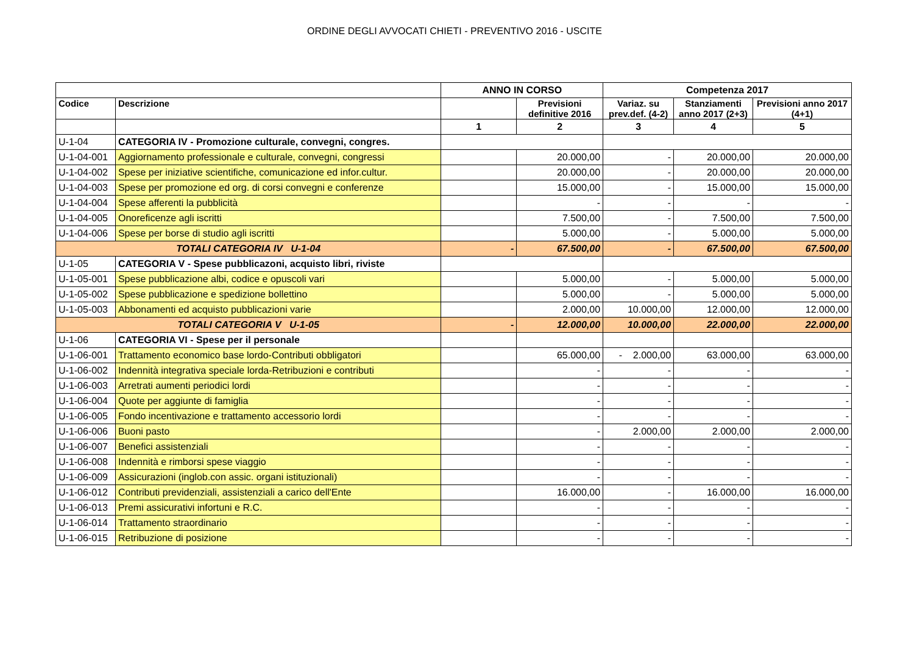ORDINE DEGLI AVVOCATI CHIETI - PREVENTIVO 2016 - USCITE
| | | ANNO IN CORSO | | Competenza 2017 | | |
| --- | --- | --- | --- | --- | --- | --- |
| Codice | Descrizione | | Previsioni definitive 2016 | Variaz. su prev.def. (4-2) | Stanziamenti anno 2017 (2+3) | Previsioni anno 2017 (4+1) |
| | | 1 | 2 | 3 | 4 | 5 |
| U-1-04 | CATEGORIA IV - Promozione culturale, convegni, congres. | | | | | |
| U-1-04-001 | Aggiornamento professionale e culturale, convegni, congressi | | 20.000,00 | - | 20.000,00 | 20.000,00 |
| U-1-04-002 | Spese per iniziative scientifiche, comunicazione ed infor.cultur. | | 20.000,00 | - | 20.000,00 | 20.000,00 |
| U-1-04-003 | Spese per promozione ed org. di corsi convegni e conferenze | | 15.000,00 | - | 15.000,00 | 15.000,00 |
| U-1-04-004 | Spese afferenti la pubblicità | | - | - | - | - |
| U-1-04-005 | Onoreficenze agli iscritti | | 7.500,00 | - | 7.500,00 | 7.500,00 |
| U-1-04-006 | Spese per borse di studio agli iscritti | | 5.000,00 | - | 5.000,00 | 5.000,00 |
| TOTALI CATEGORIA IV U-1-04 | | - | 67.500,00 | - | 67.500,00 | 67.500,00 |
| U-1-05 | CATEGORIA V - Spese pubblicazoni, acquisto libri, riviste | | | | | |
| U-1-05-001 | Spese pubblicazione albi, codice e opuscoli vari | | 5.000,00 | - | 5.000,00 | 5.000,00 |
| U-1-05-002 | Spese pubblicazione e spedizione bollettino | | 5.000,00 | - | 5.000,00 | 5.000,00 |
| U-1-05-003 | Abbonamenti ed acquisto pubblicazioni varie | | 2.000,00 | 10.000,00 | 12.000,00 | 12.000,00 |
| TOTALI CATEGORIA V U-1-05 | | - | 12.000,00 | 10.000,00 | 22.000,00 | 22.000,00 |
| U-1-06 | CATEGORIA VI - Spese per il personale | | | | | |
| U-1-06-001 | Trattamento economico base lordo-Contributi obbligatori | | 65.000,00 | - 2.000,00 | 63.000,00 | 63.000,00 |
| U-1-06-002 | Indennità integrativa speciale lorda-Retribuzioni e contributi | | - | - | - | - |
| U-1-06-003 | Arretrati aumenti periodici lordi | | - | - | - | - |
| U-1-06-004 | Quote per aggiunte di famiglia | | - | - | - | - |
| U-1-06-005 | Fondo incentivazione e trattamento accessorio lordi | | - | - | - | - |
| U-1-06-006 | Buoni pasto | | - | 2.000,00 | 2.000,00 | 2.000,00 |
| U-1-06-007 | Benefici assistenziali | | - | - | - | - |
| U-1-06-008 | Indennità e rimborsi spese viaggio | | - | - | - | - |
| U-1-06-009 | Assicurazioni (inglob.con assic. organi istituzionali) | | - | - | - | - |
| U-1-06-012 | Contributi previdenziali, assistenziali a carico dell'Ente | | 16.000,00 | - | 16.000,00 | 16.000,00 |
| U-1-06-013 | Premi assicurativi infortuni e R.C. | | - | - | - | - |
| U-1-06-014 | Trattamento straordinario | | - | - | - | - |
| U-1-06-015 | Retribuzione di posizione | | - | - | - | - |